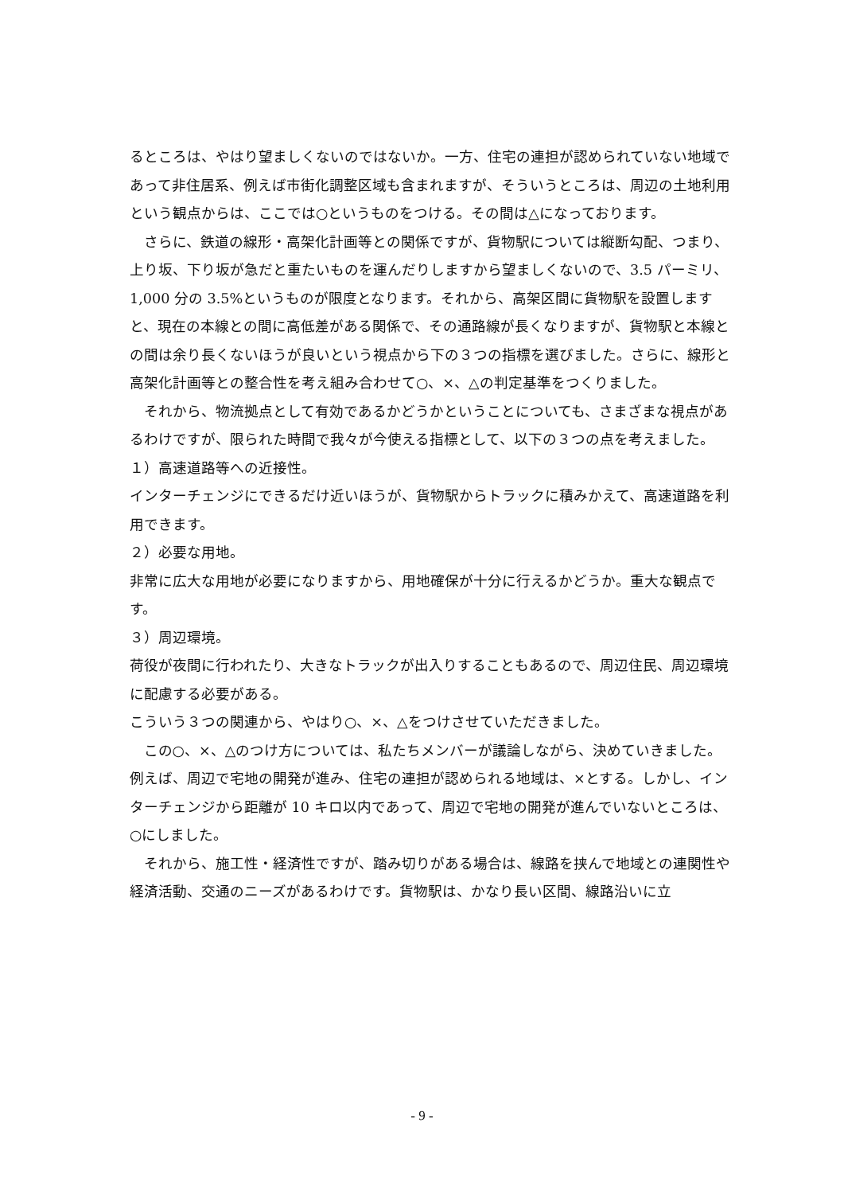るところは、やはり望ましくないのではないか。一方、住宅の連担が認められていない地域であって非住居系、例えば市街化調整区域も含まれますが、そういうところは、周辺の土地利用という観点からは、ここでは○というものをつける。その間は△になっております。
さらに、鉄道の線形・高架化計画等との関係ですが、貨物駅については縦断勾配、つまり、上り坂、下り坂が急だと重たいものを運んだりしますから望ましくないので、3.5 パーミリ、1,000 分の 3.5%というものが限度となります。それから、高架区間に貨物駅を設置しますと、現在の本線との間に高低差がある関係で、その通路線が長くなりますが、貨物駅と本線との間は余り長くないほうが良いという視点から下の３つの指標を選びました。さらに、線形と高架化計画等との整合性を考え組み合わせて○、×、△の判定基準をつくりました。
それから、物流拠点として有効であるかどうかということについても、さまざまな視点があるわけですが、限られた時間で我々が今使える指標として、以下の３つの点を考えました。
１）高速道路等への近接性。
インターチェンジにできるだけ近いほうが、貨物駅からトラックに積みかえて、高速道路を利用できます。
２）必要な用地。
非常に広大な用地が必要になりますから、用地確保が十分に行えるかどうか。重大な観点です。
３）周辺環境。
荷役が夜間に行われたり、大きなトラックが出入りすることもあるので、周辺住民、周辺環境に配慮する必要がある。
こういう３つの関連から、やはり○、×、△をつけさせていただきました。
この○、×、△のつけ方については、私たちメンバーが議論しながら、決めていきました。例えば、周辺で宅地の開発が進み、住宅の連担が認められる地域は、×とする。しかし、インターチェンジから距離が 10 キロ以内であって、周辺で宅地の開発が進んでいないところは、○にしました。
それから、施工性・経済性ですが、踏み切りがある場合は、線路を挟んで地域との連関性や経済活動、交通のニーズがあるわけです。貨物駅は、かなり長い区間、線路沿いに立
- 9 -